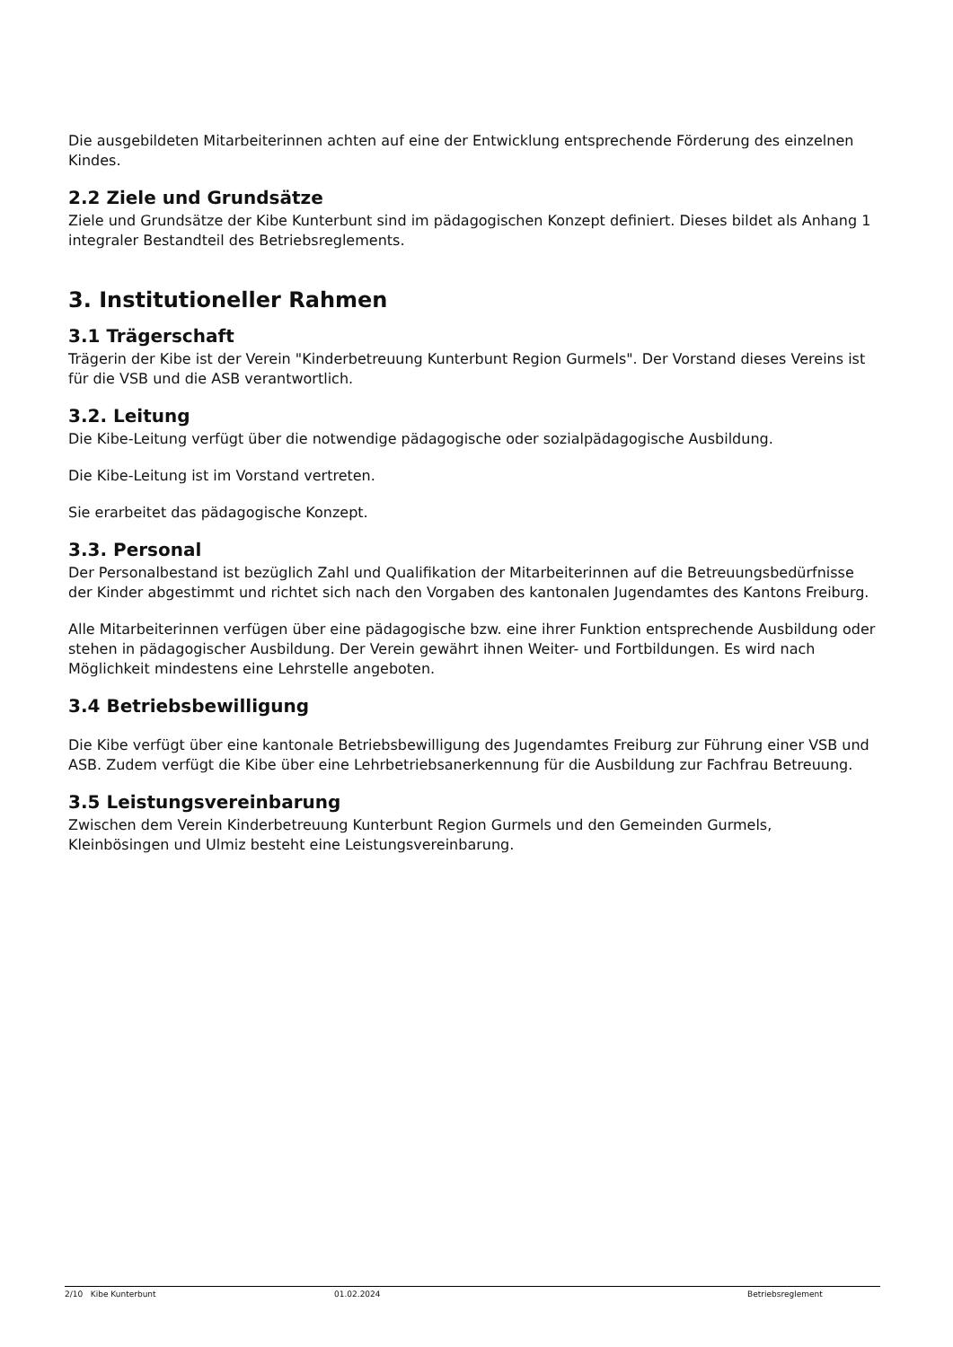Die ausgebildeten Mitarbeiterinnen achten auf eine der Entwicklung entsprechende Förderung des einzelnen Kindes.
2.2 Ziele und Grundsätze
Ziele und Grundsätze der Kibe Kunterbunt sind im pädagogischen Konzept definiert. Dieses bildet als Anhang 1 integraler Bestandteil des Betriebsreglements.
3. Institutioneller Rahmen
3.1 Trägerschaft
Trägerin der Kibe ist der Verein "Kinderbetreuung Kunterbunt Region Gurmels". Der Vorstand dieses Vereins ist für die VSB und die ASB verantwortlich.
3.2. Leitung
Die Kibe-Leitung verfügt über die notwendige pädagogische oder sozialpädagogische Ausbildung.
Die Kibe-Leitung ist im Vorstand vertreten.
Sie erarbeitet das pädagogische Konzept.
3.3. Personal
Der Personalbestand ist bezüglich Zahl und Qualifikation der Mitarbeiterinnen auf die Betreuungsbedürfnisse der Kinder abgestimmt und richtet sich nach den Vorgaben des kantonalen Jugendamtes des Kantons Freiburg.
Alle Mitarbeiterinnen verfügen über eine pädagogische bzw. eine ihrer Funktion entsprechende Ausbildung oder stehen in pädagogischer Ausbildung. Der Verein gewährt ihnen Weiter- und Fortbildungen. Es wird nach Möglichkeit mindestens eine Lehrstelle angeboten.
3.4 Betriebsbewilligung
Die Kibe verfügt über eine kantonale Betriebsbewilligung des Jugendamtes Freiburg zur Führung einer VSB und ASB. Zudem verfügt die Kibe über eine Lehrbetriebsanerkennung für die Ausbildung zur Fachfrau Betreuung.
3.5 Leistungsvereinbarung
Zwischen dem Verein Kinderbetreuung Kunterbunt Region Gurmels und den Gemeinden Gurmels, Kleinbösingen und Ulmiz besteht eine Leistungsvereinbarung.
2/10 Kibe Kunterbunt 01.02.2024 Betriebsreglement